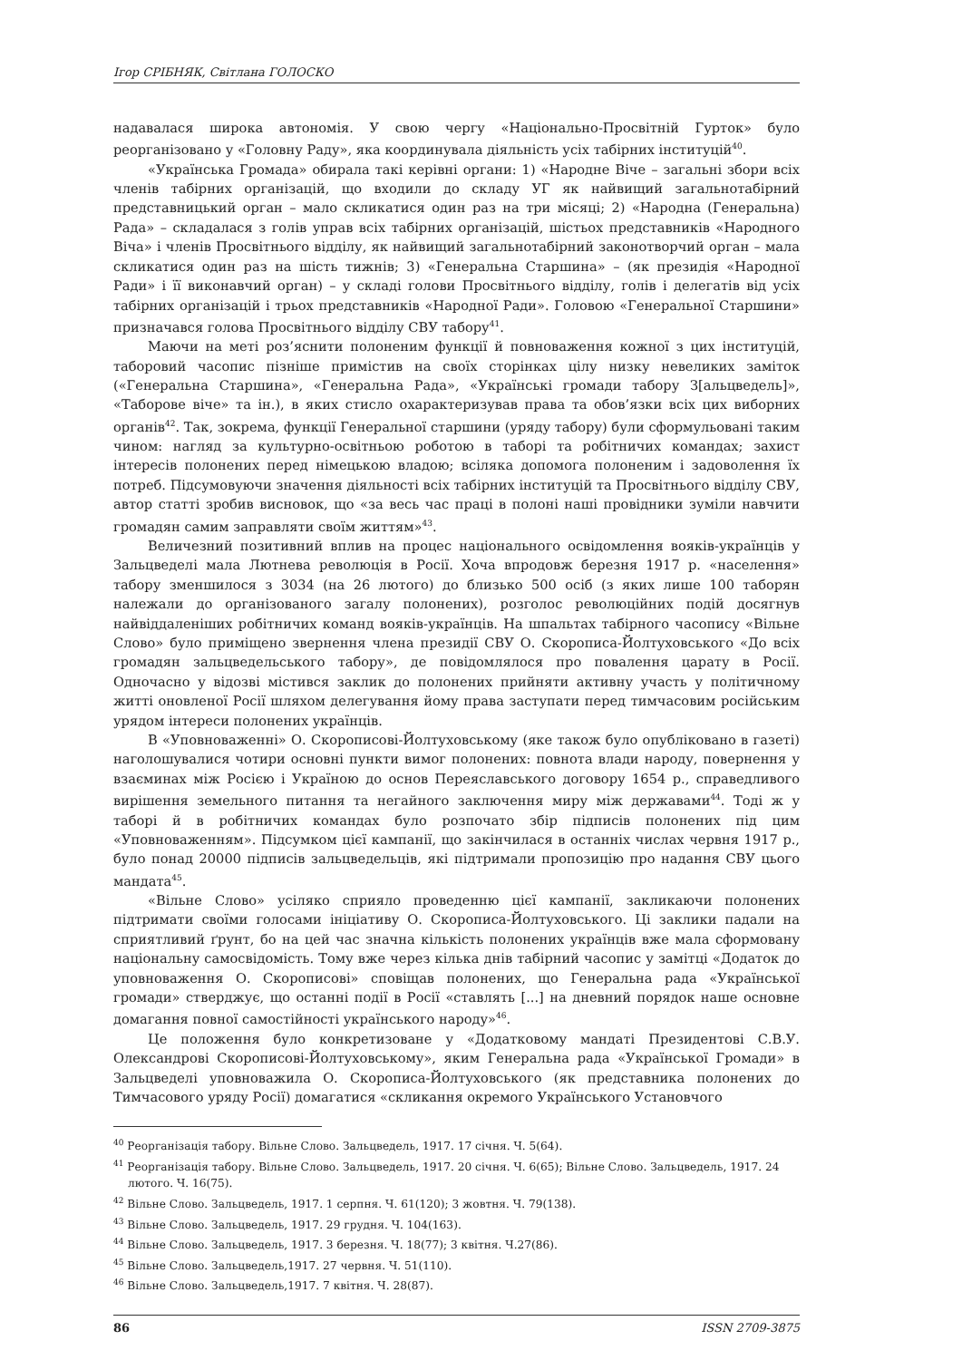Ігор СРІБНЯК, Світлана ГОЛОСКО
надавалася широка автономія. У свою чергу «Національно-Просвітній Гурток» було реорганізовано у «Головну Раду», яка координувала діяльність усіх табірних інституцій<sup>40</sup>.
«Українська Громада» обирала такі керівні органи: 1) «Народне Віче – загальні збори всіх членів табірних організацій, що входили до складу УГ як найвищий загальнотабірний представницький орган – мало скликатися один раз на три місяці; 2) «Народна (Генеральна) Рада» – складалася з голів управ всіх табірних організацій, шістьох представників «Народного Віча» і членів Просвітнього відділу, як найвищий загальнотабірний законотворчий орган – мала скликатися один раз на шість тижнів; 3) «Генеральна Старшина» – (як президія «Народної Ради» і її виконавчий орган) – у складі голови Просвітнього відділу, голів і делегатів від усіх табірних організацій і трьох представників «Народної Ради». Головою «Генеральної Старшини» призначався голова Просвітнього відділу СВУ табору<sup>41</sup>.
Маючи на меті роз’яснити полоненим функції й повноваження кожної з цих інституцій, таборовий часопис пізніше примістив на своїх сторінках цілу низку невеликих заміток («Генеральна Старшина», «Генеральна Рада», «Українські громади табору З[альцведель]», «Таборове віче» та ін.), в яких стисло охарактеризував права та обов’язки всіх цих виборних органів<sup>42</sup>. Так, зокрема, функції Генеральної старшини (уряду табору) були сформульовані таким чином: нагляд за культурно-освітньою роботою в таборі та робітничих командах; захист інтересів полонених перед німецькою владою; всіляка допомога полоненим і задоволення їх потреб. Підсумовуючи значення діяльності всіх табірних інституцій та Просвітнього відділу СВУ, автор статті зробив висновок, що «за весь час праці в полоні наші провідники зуміли навчити громадян самим заправляти своїм життям»<sup>43</sup>.
Величезний позитивний вплив на процес національного освідомлення вояків-українців у Зальцведелі мала Лютнева революція в Росії. Хоча впродовж березня 1917 р. «населення» табору зменшилося з 3034 (на 26 лютого) до близько 500 осіб (з яких лише 100 таборян належали до організованого загалу полонених), розголос революційних подій досягнув найвіддаленіших робітничих команд вояків-українців. На шпальтах табірного часопису «Вільне Слово» було приміщено звернення члена президії СВУ О. Скорописа-Йолтуховського «До всіх громадян зальцведельського табору», де повідомлялося про повалення царату в Росії. Одночасно у відозві містився заклик до полонених прийняти активну участь у політичному житті оновленої Росії шляхом делегування йому права заступати перед тимчасовим російським урядом інтереси полонених українців.
В «Уповноваженні» О. Скорописові-Йолтуховському (яке також було опубліковано в газеті) наголошувалися чотири основні пункти вимог полонених: повнота влади народу, повернення у взаєминах між Росією і Україною до основ Переяславського договору 1654 р., справедливого вирішення земельного питання та негайного заключення миру між державами<sup>44</sup>. Тоді ж у таборі й в робітничих командах було розпочато збір підписів полонених під цим «Уповноваженням». Підсумком цієї кампанії, що закінчилася в останніх числах червня 1917 р., було понад 20000 підписів зальцведельців, які підтримали пропозицію про надання СВУ цього мандата<sup>45</sup>.
«Вільне Слово» усіляко сприяло проведенню цієї кампанії, закликаючи полонених підтримати своїми голосами ініціативу О. Скорописа-Йолтуховського. Ці заклики падали на сприятливий ґрунт, бо на цей час значна кількість полонених українців вже мала сформовану національну самосвідомість. Тому вже через кілька днів табірний часопис у замітці «Додаток до уповноваження О. Скорописові» сповіщав полонених, що Генеральна рада «Української громади» стверджує, що останні події в Росії «ставлять [...] на дневний порядок наше основне домагання повної самостійності українського народу»<sup>46</sup>.
Це положення було конкретизоване у «Додатковому мандаті Президентові С.В.У. Олександрові Скорописові-Йолтуховському», яким Генеральна рада «Української Громади» в Зальцведелі уповноважила О. Скорописа-Йолтуховського (як представника полонених до Тимчасового уряду Росії) домагатися «скликання окремого Українського Установчого
<sup>40</sup> Реорганізація табору. Вільне Слово. Зальцведель, 1917. 17 січня. Ч. 5(64).
<sup>41</sup> Реорганізація табору. Вільне Слово. Зальцведель, 1917. 20 січня. Ч. 6(65); Вільне Слово. Зальцведель, 1917. 24 лютого. Ч. 16(75).
<sup>42</sup> Вільне Слово. Зальцведель, 1917. 1 серпня. Ч. 61(120); 3 жовтня. Ч. 79(138).
<sup>43</sup> Вільне Слово. Зальцведель, 1917. 29 грудня. Ч. 104(163).
<sup>44</sup> Вільне Слово. Зальцведель, 1917. 3 березня. Ч. 18(77); 3 квітня. Ч.27(86).
<sup>45</sup> Вільне Слово. Зальцведель,1917. 27 червня. Ч. 51(110).
<sup>46</sup> Вільне Слово. Зальцведель,1917. 7 квітня. Ч. 28(87).
86 ISSN 2709-3875